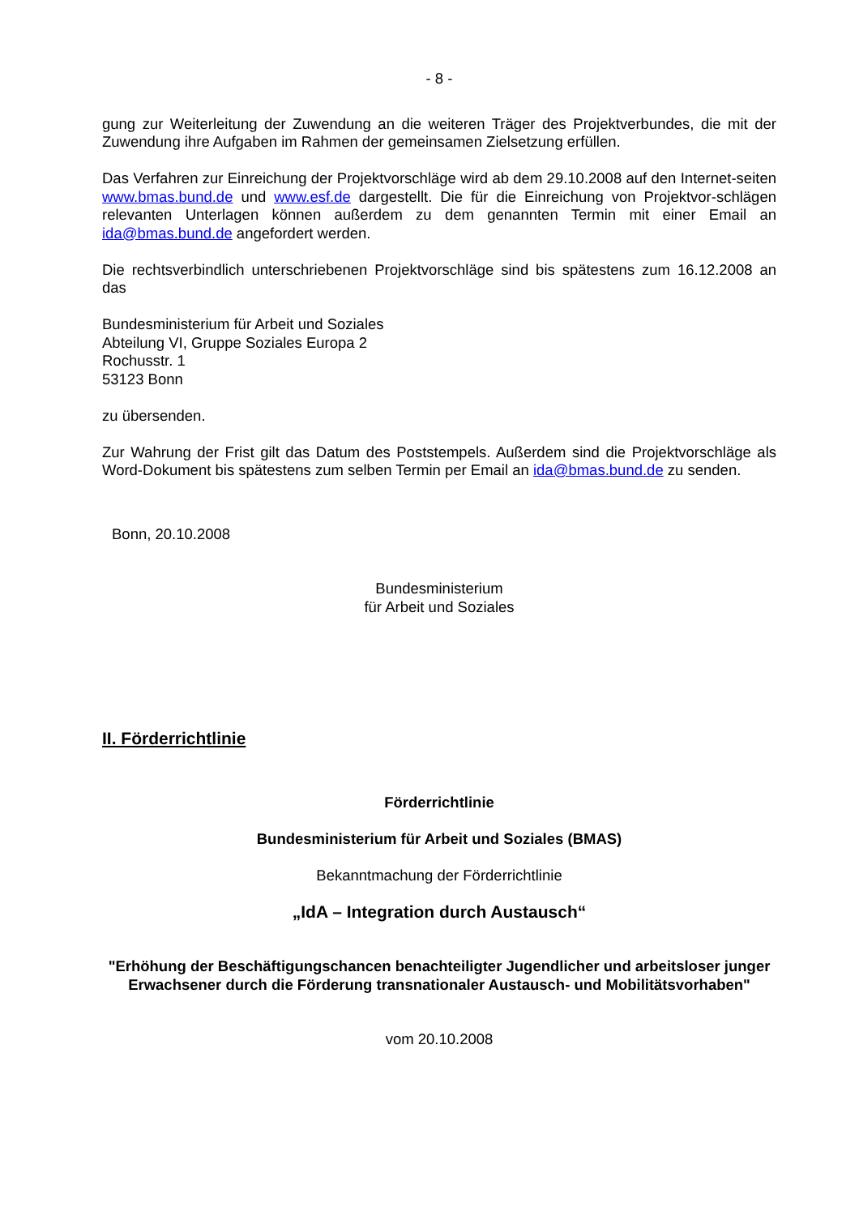- 8 -
gung zur Weiterleitung der Zuwendung an die weiteren Träger des Projektverbundes, die mit der Zuwendung ihre Aufgaben im Rahmen der gemeinsamen Zielsetzung erfüllen.
Das Verfahren zur Einreichung der Projektvorschläge wird ab dem 29.10.2008 auf den Internet-seiten www.bmas.bund.de und www.esf.de dargestellt. Die für die Einreichung von Projektvor-schlägen relevanten Unterlagen können außerdem zu dem genannten Termin mit einer Email an ida@bmas.bund.de angefordert werden.
Die rechtsverbindlich unterschriebenen Projektvorschläge sind bis spätestens zum 16.12.2008 an das
Bundesministerium für Arbeit und Soziales
Abteilung VI, Gruppe Soziales Europa 2
Rochusstr. 1
53123 Bonn
zu übersenden.
Zur Wahrung der Frist gilt das Datum des Poststempels. Außerdem sind die Projektvorschläge als Word-Dokument bis spätestens zum selben Termin per Email an ida@bmas.bund.de zu senden.
Bonn, 20.10.2008
Bundesministerium
für Arbeit und Soziales
II. Förderrichtlinie
Förderrichtlinie
Bundesministerium für Arbeit und Soziales (BMAS)
Bekanntmachung der Förderrichtlinie
„IdA – Integration durch Austausch“
"Erhöhung der Beschäftigungschancen benachteiligter Jugendlicher und arbeitsloser junger Erwachsener durch die Förderung transnationaler Austausch- und Mobilitätsvorhaben"
vom 20.10.2008